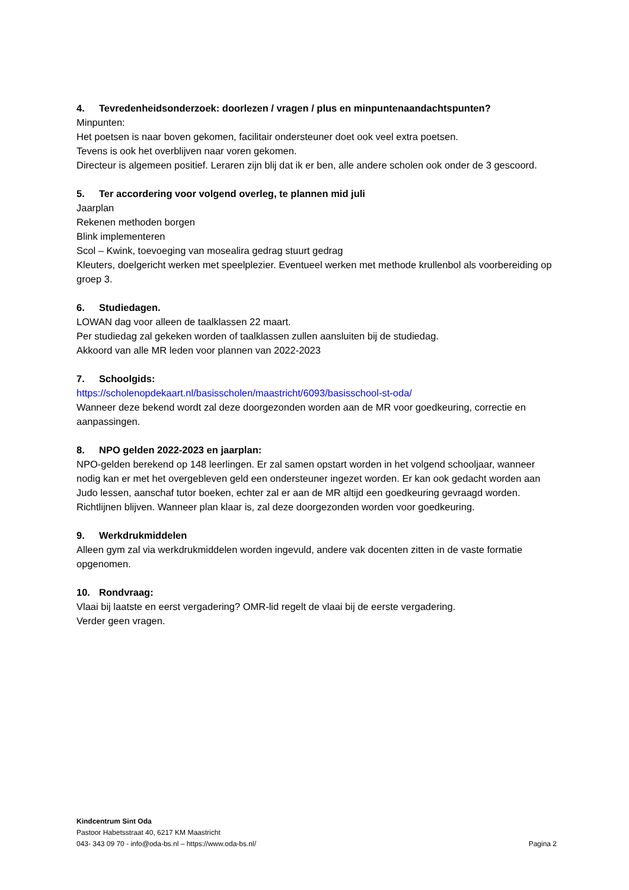4. Tevredenheidsonderzoek: doorlezen / vragen / plus en minpuntenaandachtspunten?
Minpunten:
Het poetsen is naar boven gekomen, facilitair ondersteuner doet ook veel extra poetsen.
Tevens is ook het overblijven naar voren gekomen.
Directeur is algemeen positief. Leraren zijn blij dat ik er ben, alle andere scholen ook onder de 3 gescoord.
5. Ter accordering voor volgend overleg, te plannen mid juli
Jaarplan
Rekenen methoden borgen
Blink implementeren
Scol – Kwink, toevoeging van mosealira gedrag stuurt gedrag
Kleuters, doelgericht werken met speelplezier. Eventueel werken met methode krullenbol als voorbereiding op groep 3.
6. Studiedagen.
LOWAN dag voor alleen de taalklassen 22 maart.
Per studiedag zal gekeken worden of taalklassen zullen aansluiten bij de studiedag.
Akkoord van alle MR leden voor plannen van 2022-2023
7. Schoolgids:
https://scholenopdekaart.nl/basisscholen/maastricht/6093/basisschool-st-oda/
Wanneer deze bekend wordt zal deze doorgezonden worden aan de MR voor goedkeuring, correctie en aanpassingen.
8. NPO gelden 2022-2023 en jaarplan:
NPO-gelden berekend op 148 leerlingen. Er zal samen opstart worden in het volgend schooljaar, wanneer nodig kan er met het overgebleven geld een ondersteuner ingezet worden. Er kan ook gedacht worden aan Judo lessen, aanschaf tutor boeken, echter zal er aan de MR altijd een goedkeuring gevraagd worden. Richtlijnen blijven. Wanneer plan klaar is, zal deze doorgezonden worden voor goedkeuring.
9. Werkdrukmiddelen
Alleen gym zal via werkdrukmiddelen worden ingevuld, andere vak docenten zitten in de vaste formatie opgenomen.
10. Rondvraag:
Vlaai bij laatste en eerst vergadering? OMR-lid regelt de vlaai bij de eerste vergadering.
Verder geen vragen.
Kindcentrum Sint Oda
Pastoor Habetsstraat 40, 6217 KM Maastricht
043- 343 09 70 - info@oda-bs.nl – https://www.oda-bs.nl/ Pagina 2